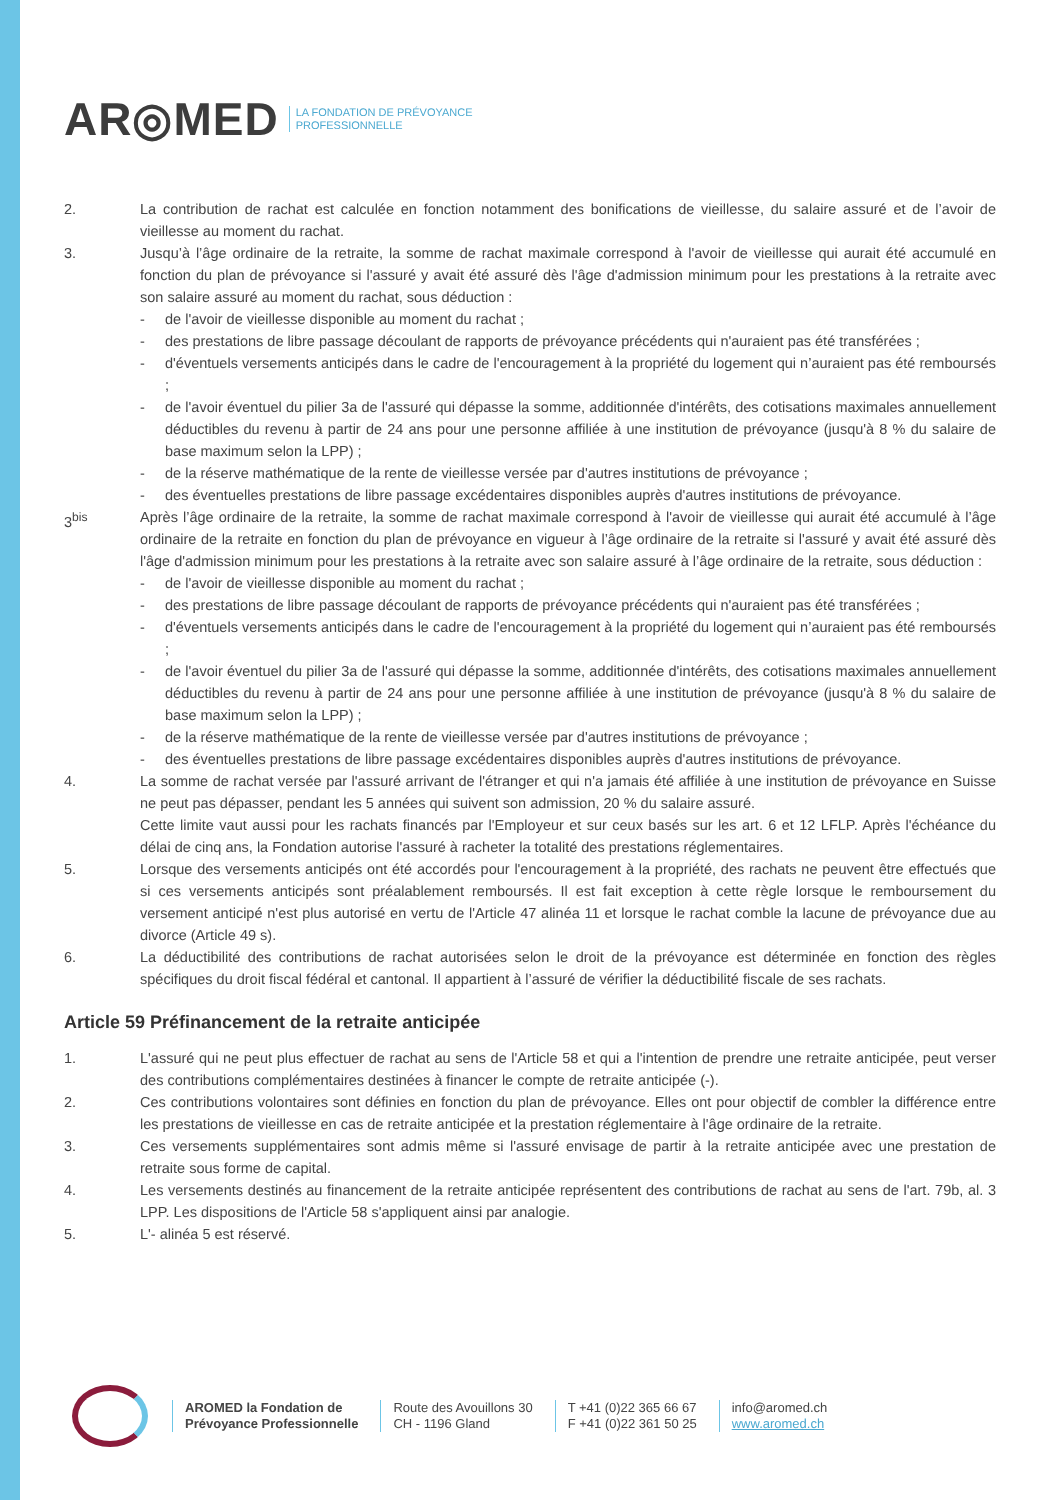AR◎MED LA FONDATION DE PRÉVOYANCE
PROFESSIONNELLE
2. La contribution de rachat est calculée en fonction notamment des bonifications de vieillesse, du salaire assuré et de l’avoir de vieillesse au moment du rachat.
3. Jusqu’à l’âge ordinaire de la retraite, la somme de rachat maximale correspond à l'avoir de vieillesse qui aurait été accumulé en fonction du plan de prévoyance si l'assuré y avait été assuré dès l'âge d'admission minimum pour les prestations à la retraite avec son salaire assuré au moment du rachat, sous déduction :
- de l'avoir de vieillesse disponible au moment du rachat ;
- des prestations de libre passage découlant de rapports de prévoyance précédents qui n'auraient pas été transférées ;
- d'éventuels versements anticipés dans le cadre de l'encouragement à la propriété du logement qui n’auraient pas été remboursés ;
- de l'avoir éventuel du pilier 3a de l'assuré qui dépasse la somme, additionnée d'intérêts, des cotisations maximales annuellement déductibles du revenu à partir de 24 ans pour une personne affiliée à une institution de prévoyance (jusqu'à 8 % du salaire de base maximum selon la LPP) ;
- de la réserve mathématique de la rente de vieillesse versée par d'autres institutions de prévoyance ;
- des éventuelles prestations de libre passage excédentaires disponibles auprès d'autres institutions de prévoyance.
3<sup>bis</sup> Après l’âge ordinaire de la retraite, la somme de rachat maximale correspond à l'avoir de vieillesse qui aurait été accumulé à l’âge ordinaire de la retraite en fonction du plan de prévoyance en vigueur à l’âge ordinaire de la retraite si l'assuré y avait été assuré dès l'âge d'admission minimum pour les prestations à la retraite avec son salaire assuré à l’âge ordinaire de la retraite, sous déduction :
- de l'avoir de vieillesse disponible au moment du rachat ;
- des prestations de libre passage découlant de rapports de prévoyance précédents qui n'auraient pas été transférées ;
- d'éventuels versements anticipés dans le cadre de l'encouragement à la propriété du logement qui n’auraient pas été remboursés ;
- de l'avoir éventuel du pilier 3a de l'assuré qui dépasse la somme, additionnée d'intérêts, des cotisations maximales annuellement déductibles du revenu à partir de 24 ans pour une personne affiliée à une institution de prévoyance (jusqu'à 8 % du salaire de base maximum selon la LPP) ;
- de la réserve mathématique de la rente de vieillesse versée par d'autres institutions de prévoyance ;
- des éventuelles prestations de libre passage excédentaires disponibles auprès d'autres institutions de prévoyance.
4. La somme de rachat versée par l'assuré arrivant de l'étranger et qui n'a jamais été affiliée à une institution de prévoyance en Suisse ne peut pas dépasser, pendant les 5 années qui suivent son admission, 20 % du salaire assuré.
Cette limite vaut aussi pour les rachats financés par l'Employeur et sur ceux basés sur les art. 6 et 12 LFLP. Après l'échéance du délai de cinq ans, la Fondation autorise l'assuré à racheter la totalité des prestations réglementaires.
5. Lorsque des versements anticipés ont été accordés pour l'encouragement à la propriété, des rachats ne peuvent être effectués que si ces versements anticipés sont préalablement remboursés. Il est fait exception à cette règle lorsque le remboursement du versement anticipé n'est plus autorisé en vertu de l'Article 47 alinéa 11 et lorsque le rachat comble la lacune de prévoyance due au divorce (Article 49 s).
6. La déductibilité des contributions de rachat autorisées selon le droit de la prévoyance est déterminée en fonction des règles spécifiques du droit fiscal fédéral et cantonal. Il appartient à l’assuré de vérifier la déductibilité fiscale de ses rachats.
Article 59 Préfinancement de la retraite anticipée
1. L'assuré qui ne peut plus effectuer de rachat au sens de l'Article 58 et qui a l'intention de prendre une retraite anticipée, peut verser des contributions complémentaires destinées à financer le compte de retraite anticipée (-).
2. Ces contributions volontaires sont définies en fonction du plan de prévoyance. Elles ont pour objectif de combler la différence entre les prestations de vieillesse en cas de retraite anticipée et la prestation réglementaire à l'âge ordinaire de la retraite.
3. Ces versements supplémentaires sont admis même si l'assuré envisage de partir à la retraite anticipée avec une prestation de retraite sous forme de capital.
4. Les versements destinés au financement de la retraite anticipée représentent des contributions de rachat au sens de l'art. 79b, al. 3 LPP. Les dispositions de l'Article 58 s'appliquent ainsi par analogie.
5. L'- alinéa 5 est réservé.
AROMED la Fondation de
Prévoyance Professionnelle
Route des Avouillons 30
CH - 1196 Gland
T +41 (0)22 365 66 67
F +41 (0)22 361 50 25
info@aromed.ch
www.aromed.ch